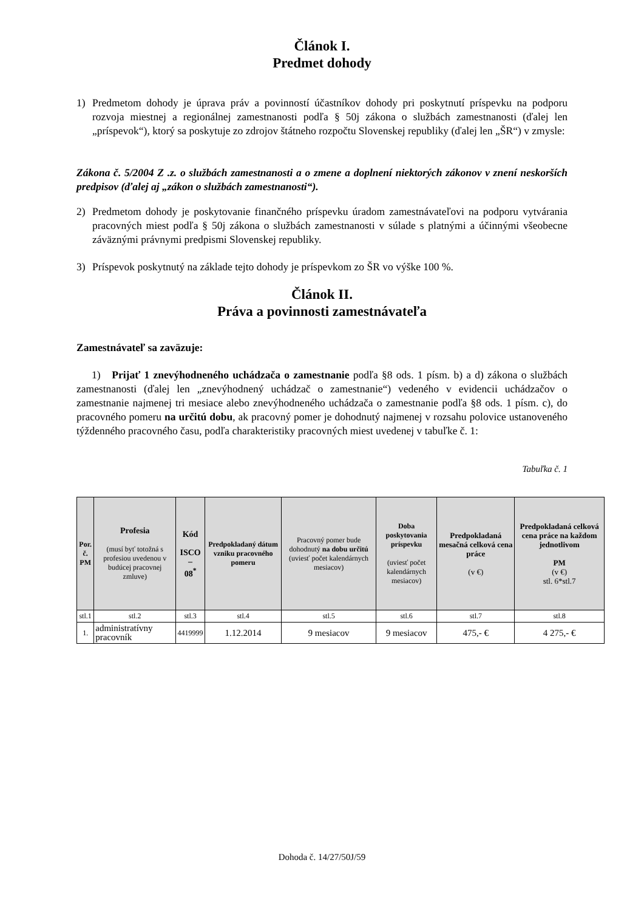Článok I.
Predmet dohody
1) Predmetom dohody je úprava práv a povinností účastníkov dohody pri poskytnutí príspevku na podporu rozvoja miestnej a regionálnej zamestnanosti podľa § 50j zákona o službách zamestnanosti (ďalej len „príspevok“), ktorý sa poskytuje zo zdrojov štátneho rozpočtu Slovenskej republiky (ďalej len „ŠR“) v zmysle:
Zákona č. 5/2004 Z .z. o službách zamestnanosti a o zmene a doplnení niektorých zákonov v znení neskorších predpisov (ďalej aj „zákon o službách zamestnanosti“).
2) Predmetom dohody je poskytovanie finančného príspevku úradom zamestnávateľovi na podporu vytvárania pracovných miest podľa § 50j zákona o službách zamestnanosti v súlade s platnými a účinnými všeobecne záväznými právnymi predpismi Slovenskej republiky.
3) Príspevok poskytnutý na základe tejto dohody je príspevkom zo ŠR vo výške 100 %.
Článok II.
Práva a povinnosti zamestnávateľa
Zamestnávateľ sa zaväzuje:
1) Prijať 1 znevýhodneného uchádzača o zamestnanie podľa §8 ods. 1 písm. b) a d) zákona o službách zamestnanosti (ďalej len „znevýhodnený uchádzač o zamestnanie“) vedeného v evidencii uchádzačov o zamestnanie najmenej tri mesiace alebo znevýhodneného uchádzača o zamestnanie podľa §8 ods. 1 písm. c), do pracovného pomeru na určitú dobu, ak pracovný pomer je dohodnutý najmenej v rozsahu polovice ustanoveného týždenného pracovného času, podľa charakteristiky pracovných miest uvedenej v tabuľke č. 1:
Tabuľka č. 1
| Por. č. PM | Profesia (musí byť totožná s profesiou uvedenou v budúcej pracovnej zmluve) | Kód ISCO – 08<sup>*</sup> | Predpokladaný dátum vzniku pracovného pomeru | Pracovný pomer bude dohodnutý na dobu určitú (uviesť počet kalendárnych mesiacov) | Doba poskytovania príspevku (uviesť počet kalendárnych mesiacov) | Predpokladaná mesačná celková cena práce (v €) | Predpokladaná celková cena práce na každom jednotlivom PM (v €) stl. 6*stl.7 |
| --- | --- | --- | --- | --- | --- | --- | --- |
| stl.1 | stl.2 | stl.3 | stl.4 | stl.5 | stl.6 | stl.7 | stl.8 |
| 1. | administratívny pracovník | 4419999 | 1.12.2014 | 9 mesiacov | 9 mesiacov | 475,- € | 4 275,- € |
Dohoda č. 14/27/50J/59